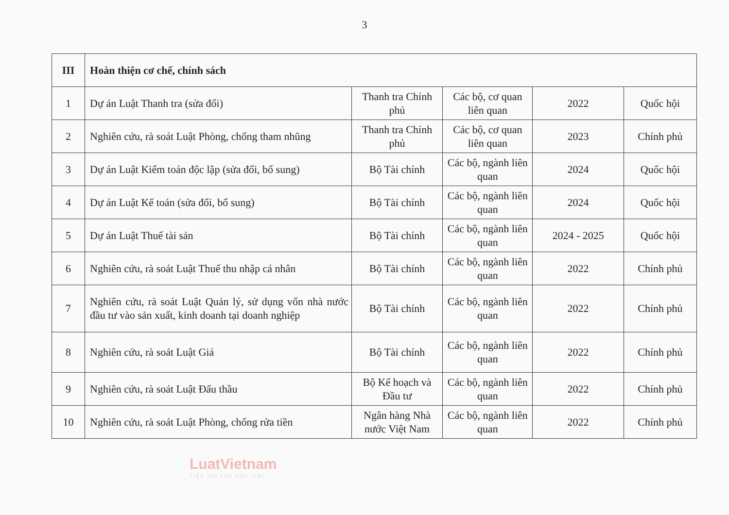3
| III | Hoàn thiện cơ chế, chính sách | | | | |
| 1 | Dự án Luật Thanh tra (sửa đổi) | Thanh tra Chính phủ | Các bộ, cơ quan liên quan | 2022 | Quốc hội |
| 2 | Nghiên cứu, rà soát Luật Phòng, chống tham nhũng | Thanh tra Chính phủ | Các bộ, cơ quan liên quan | 2023 | Chính phủ |
| 3 | Dự án Luật Kiểm toán độc lập (sửa đổi, bổ sung) | Bộ Tài chính | Các bộ, ngành liên quan | 2024 | Quốc hội |
| 4 | Dự án Luật Kế toán (sửa đổi, bổ sung) | Bộ Tài chính | Các bộ, ngành liên quan | 2024 | Quốc hội |
| 5 | Dự án Luật Thuế tài sản | Bộ Tài chính | Các bộ, ngành liên quan | 2024 - 2025 | Quốc hội |
| 6 | Nghiên cứu, rà soát Luật Thuế thu nhập cá nhân | Bộ Tài chính | Các bộ, ngành liên quan | 2022 | Chính phủ |
| 7 | Nghiên cứu, rà soát Luật Quản lý, sử dụng vốn nhà nước đầu tư vào sản xuất, kinh doanh tại doanh nghiệp | Bộ Tài chính | Các bộ, ngành liên quan | 2022 | Chính phủ |
| 8 | Nghiên cứu, rà soát Luật Giá | Bộ Tài chính | Các bộ, ngành liên quan | 2022 | Chính phủ |
| 9 | Nghiên cứu, rà soát Luật Đấu thầu | Bộ Kế hoạch và Đầu tư | Các bộ, ngành liên quan | 2022 | Chính phủ |
| 10 | Nghiên cứu, rà soát Luật Phòng, chống rửa tiền | Ngân hàng Nhà nước Việt Nam | Các bộ, ngành liên quan | 2022 | Chính phủ |
LuatVietnam
Tiện ích văn bản luật